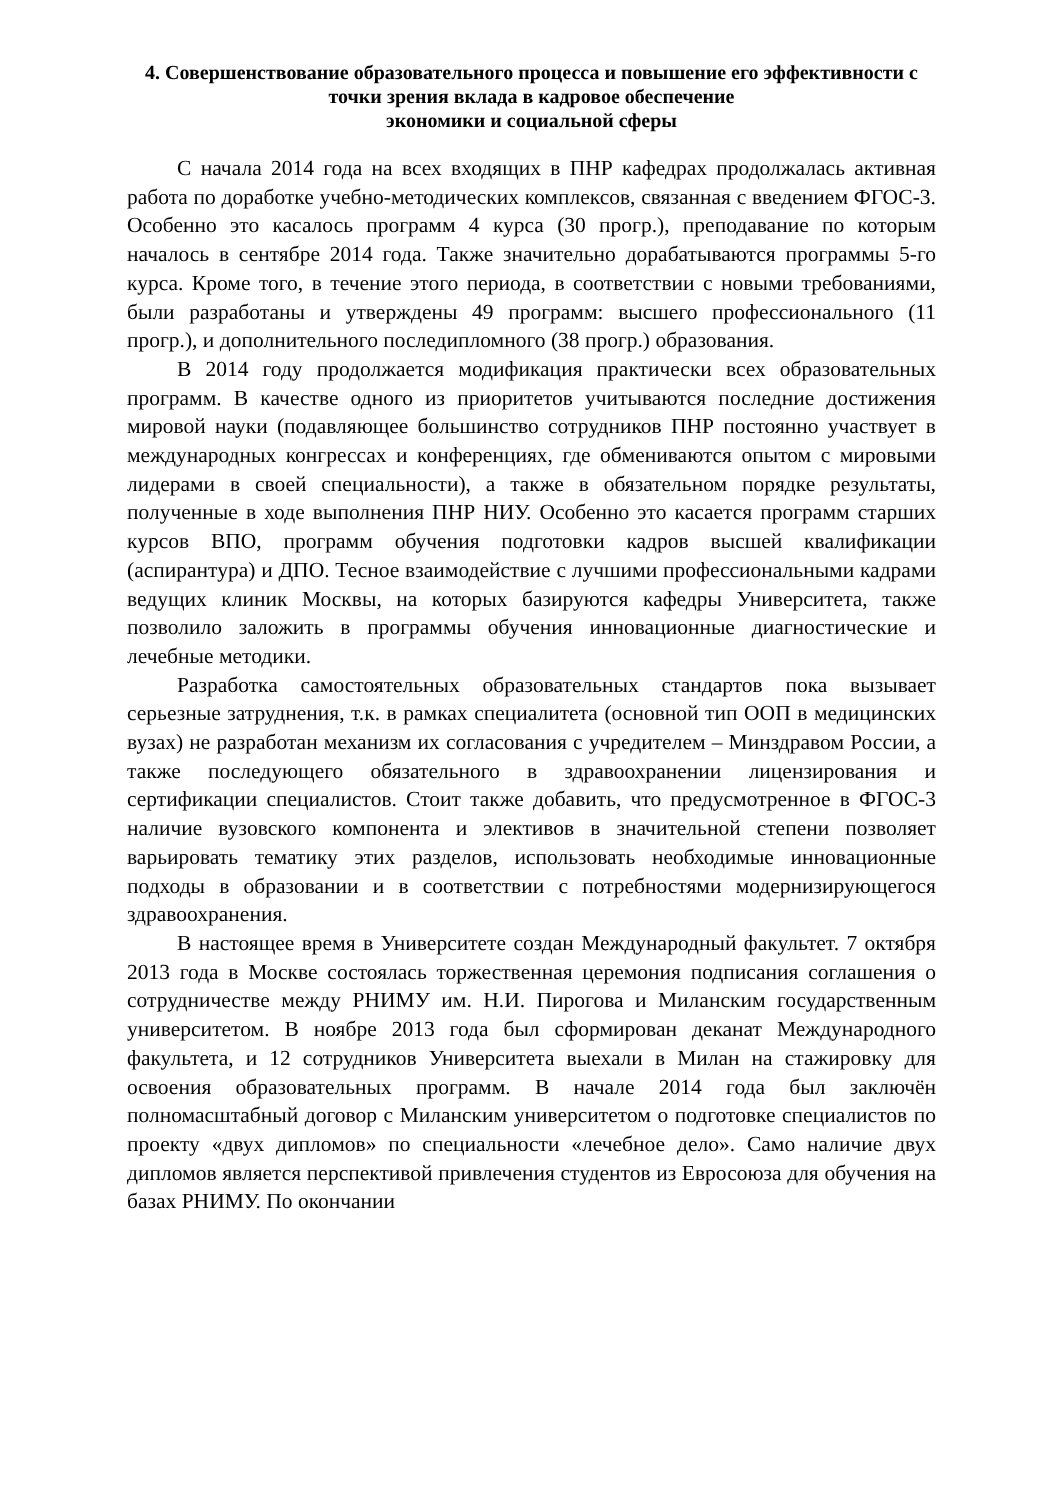4. Совершенствование образовательного процесса и повышение его эффективности с точки зрения вклада в кадровое обеспечение
экономики и социальной сферы
С начала 2014 года на всех входящих в ПНР кафедрах продолжалась активная работа по доработке учебно-методических комплексов, связанная с введением ФГОС-3. Особенно это касалось программ 4 курса (30 прогр.), преподавание по которым началось в сентябре 2014 года. Также значительно дорабатываются программы 5-го курса. Кроме того, в течение этого периода, в соответствии с новыми требованиями, были разработаны и утверждены 49 программ: высшего профессионального (11 прогр.), и дополнительного последипломного (38 прогр.) образования.
В 2014 году продолжается модификация практически всех образовательных программ. В качестве одного из приоритетов учитываются последние достижения мировой науки (подавляющее большинство сотрудников ПНР постоянно участвует в международных конгрессах и конференциях, где обмениваются опытом с мировыми лидерами в своей специальности), а также в обязательном порядке результаты, полученные в ходе выполнения ПНР НИУ. Особенно это касается программ старших курсов ВПО, программ обучения подготовки кадров высшей квалификации (аспирантура) и ДПО. Тесное взаимодействие с лучшими профессиональными кадрами ведущих клиник Москвы, на которых базируются кафедры Университета, также позволило заложить в программы обучения инновационные диагностические и лечебные методики.
Разработка самостоятельных образовательных стандартов пока вызывает серьезные затруднения, т.к. в рамках специалитета (основной тип ООП в медицинских вузах) не разработан механизм их согласования с учредителем – Минздравом России, а также последующего обязательного в здравоохранении лицензирования и сертификации специалистов. Стоит также добавить, что предусмотренное в ФГОС-3 наличие вузовского компонента и элективов в значительной степени позволяет варьировать тематику этих разделов, использовать необходимые инновационные подходы в образовании и в соответствии с потребностями модернизирующегося здравоохранения.
В настоящее время в Университете создан Международный факультет. 7 октября 2013 года в Москве состоялась торжественная церемония подписания соглашения о сотрудничестве между РНИМУ им. Н.И. Пирогова и Миланским государственным университетом. В ноябре 2013 года был сформирован деканат Международного факультета, и 12 сотрудников Университета выехали в Милан на стажировку для освоения образовательных программ. В начале 2014 года был заключён полномасштабный договор с Миланским университетом о подготовке специалистов по проекту «двух дипломов» по специальности «лечебное дело». Само наличие двух дипломов является перспективой привлечения студентов из Евросоюза для обучения на базах РНИМУ. По окончании